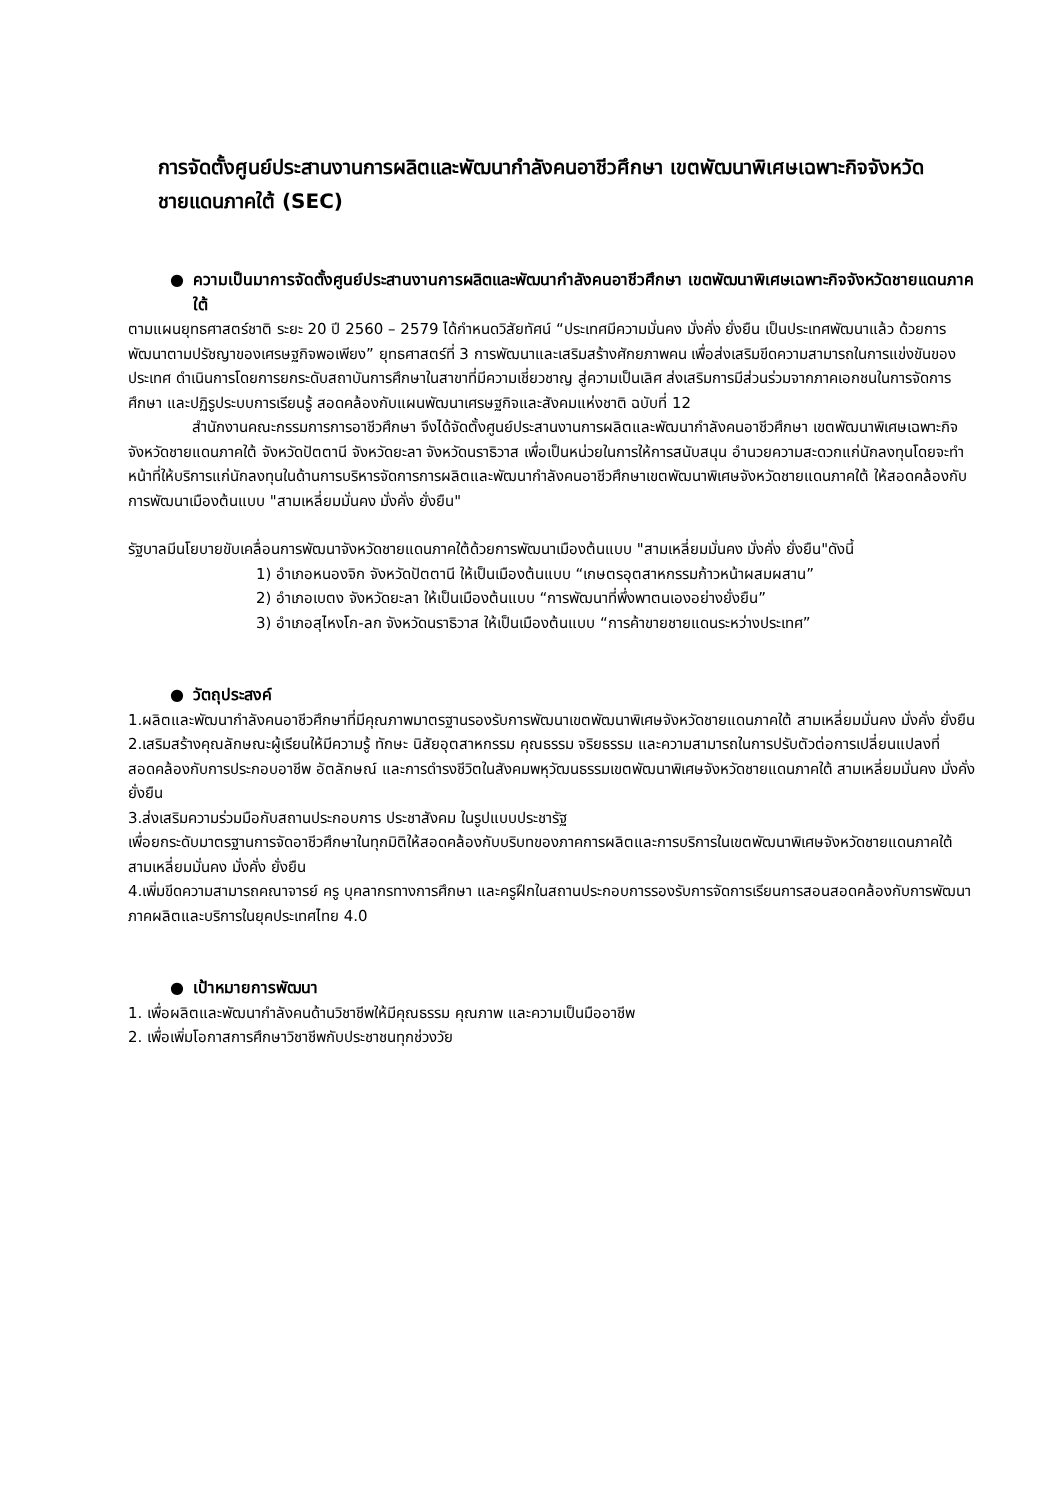การจัดตั้งศูนย์ประสานงานการผลิตและพัฒนากำลังคนอาชีวศึกษา เขตพัฒนาพิเศษเฉพาะกิจจังหวัดชายแดนภาคใต้ (SEC)
● ความเป็นมาการจัดตั้งศูนย์ประสานงานการผลิตและพัฒนากำลังคนอาชีวศึกษา เขตพัฒนาพิเศษเฉพาะกิจจังหวัดชายแดนภาคใต้
ตามแผนยุทธศาสตร์ชาติ ระยะ 20 ปี 2560 – 2579 ได้กำหนดวิสัยทัศน์ “ประเทศมีความมั่นคง มั่งคั่ง ยั่งยืน เป็นประเทศพัฒนาแล้ว ด้วยการพัฒนาตามปรัชญาของเศรษฐกิจพอเพียง” ยุทธศาสตร์ที่ 3 การพัฒนาและเสริมสร้างศักยภาพคน เพื่อส่งเสริมขีดความสามารถในการแข่งขันของประเทศ ดำเนินการโดยการยกระดับสถาบันการศึกษาในสาขาที่มีความเชี่ยวชาญ สู่ความเป็นเลิศ ส่งเสริมการมีส่วนร่วมจากภาคเอกชนในการจัดการศึกษา และปฏิรูประบบการเรียนรู้ สอดคล้องกับแผนพัฒนาเศรษฐกิจและสังคมแห่งชาติ ฉบับที่ 12
สำนักงานคณะกรรมการการอาชีวศึกษา จึงได้จัดตั้งศูนย์ประสานงานการผลิตและพัฒนากำลังคนอาชีวศึกษา เขตพัฒนาพิเศษเฉพาะกิจจังหวัดชายแดนภาคใต้ จังหวัดปัตตานี จังหวัดยะลา จังหวัดนราธิวาส เพื่อเป็นหน่วยในการให้การสนับสนุน อำนวยความสะดวกแก่นักลงทุนโดยจะทำหน้าที่ให้บริการแก่นักลงทุนในด้านการบริหารจัดการการผลิตและพัฒนากำลังคนอาชีวศึกษาเขตพัฒนาพิเศษจังหวัดชายแดนภาคใต้ ให้สอดคล้องกับการพัฒนาเมืองต้นแบบ "สามเหลี่ยมมั่นคง มั่งคั่ง ยั่งยืน"
รัฐบาลมีนโยบายขับเคลื่อนการพัฒนาจังหวัดชายแดนภาคใต้ด้วยการพัฒนาเมืองต้นแบบ "สามเหลี่ยมมั่นคง มั่งคั่ง ยั่งยืน"ดังนี้
1) อำเภอหนองจิก จังหวัดปัตตานี ให้เป็นเมืองต้นแบบ “เกษตรอุตสาหกรรมก้าวหน้าผสมผสาน”
2) อำเภอเบตง จังหวัดยะลา ให้เป็นเมืองต้นแบบ “การพัฒนาที่พึ่งพาตนเองอย่างยั่งยืน”
3) อำเภอสุไหงโก-ลก จังหวัดนราธิวาส ให้เป็นเมืองต้นแบบ “การค้าขายชายแดนระหว่างประเทศ”
● วัตถุประสงค์
1.ผลิตและพัฒนากำลังคนอาชีวศึกษาที่มีคุณภาพมาตรฐานรองรับการพัฒนาเขตพัฒนาพิเศษจังหวัดชายแดนภาคใต้ สามเหลี่ยมมั่นคง มั่งคั่ง ยั่งยืน
2.เสริมสร้างคุณลักษณะผู้เรียนให้มีความรู้ ทักษะ นิสัยอุตสาหกรรม คุณธรรม จริยธรรม และความสามารถในการปรับตัวต่อการเปลี่ยนแปลงที่สอดคล้องกับการประกอบอาชีพ อัตลักษณ์ และการดำรงชีวิตในสังคมพหุวัฒนธรรมเขตพัฒนาพิเศษจังหวัดชายแดนภาคใต้ สามเหลี่ยมมั่นคง มั่งคั่ง ยั่งยืน
3.ส่งเสริมความร่วมมือกับสถานประกอบการ ประชาสังคม ในรูปแบบประชารัฐ
เพื่อยกระดับมาตรฐานการจัดอาชีวศึกษาในทุกมิติให้สอดคล้องกับบริบทของภาคการผลิตและการบริการในเขตพัฒนาพิเศษจังหวัดชายแดนภาคใต้ สามเหลี่ยมมั่นคง มั่งคั่ง ยั่งยืน
4.เพิ่มขีดความสามารถคณาจารย์ ครู บุคลากรทางการศึกษา และครูฝึกในสถานประกอบการรองรับการจัดการเรียนการสอนสอดคล้องกับการพัฒนาภาคผลิตและบริการในยุคประเทศไทย 4.0
● เป้าหมายการพัฒนา
1. เพื่อผลิตและพัฒนากำลังคนด้านวิชาชีพให้มีคุณธรรม คุณภาพ และความเป็นมืออาชีพ
2. เพื่อเพิ่มโอกาสการศึกษาวิชาชีพกับประชาชนทุกช่วงวัย